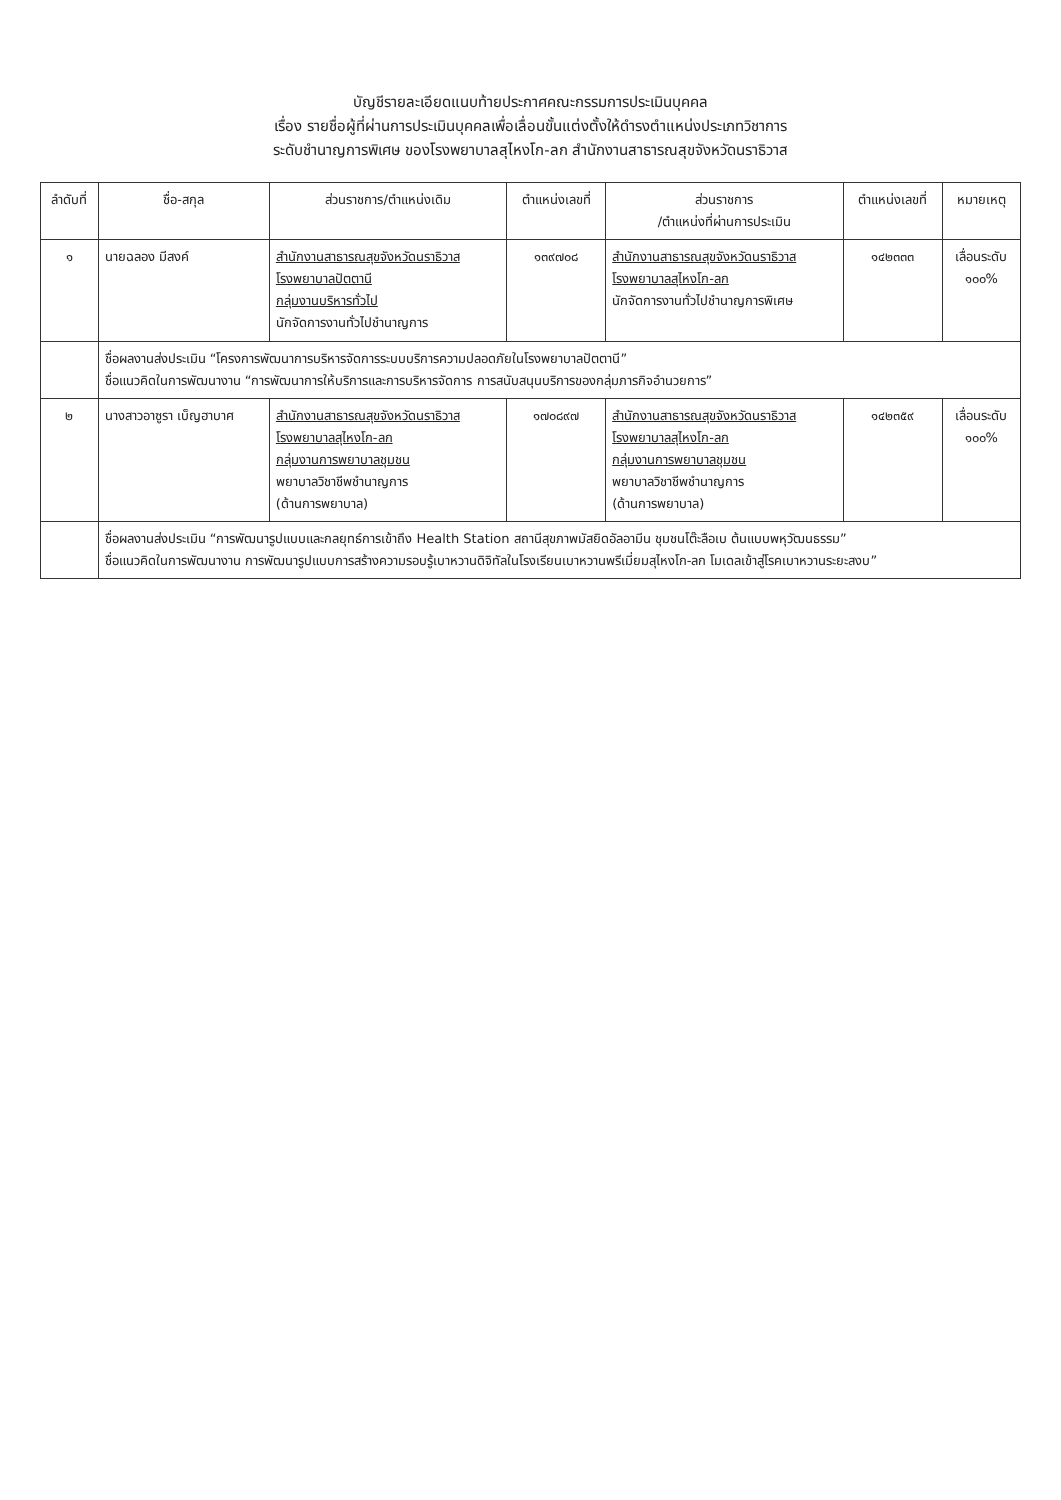บัญชีรายละเอียดแนบท้ายประกาศคณะกรรมการประเมินบุคคล
เรื่อง รายชื่อผู้ที่ผ่านการประเมินบุคคลเพื่อเลื่อนขั้นแต่งตั้งให้ดำรงตำแหน่งประเภทวิชาการ
ระดับชำนาญการพิเศษ ของโรงพยาบาลสุไหงโก-ลก สำนักงานสาธารณสุขจังหวัดนราธิวาส
| ลำดับที่ | ชื่อ-สกุล | ส่วนราชการ/ตำแหน่งเดิม | ตำแหน่งเลขที่ | ส่วนราชการ /ตำแหน่งที่ผ่านการประเมิน | ตำแหน่งเลขที่ | หมายเหตุ |
| --- | --- | --- | --- | --- | --- | --- |
| ๑ | นายฉลอง มีสงค์ | สำนักงานสาธารณสุขจังหวัดนราธิวาส โรงพยาบาลปัตตานี กลุ่มงานบริหารทั่วไป นักจัดการงานทั่วไปชำนาญการ | ๑๓๙๗๐๘ | สำนักงานสาธารณสุขจังหวัดนราธิวาส โรงพยาบาลสุไหงโก-ลก นักจัดการงานทั่วไปชำนาญการพิเศษ | ๑๔๒๓๓๓ | เลื่อนระดับ ๑๐๐% |
| | ชื่อผลงานส่งประเมิน “โครงการพัฒนาการบริหารจัดการระบบบริการความปลอดภัยในโรงพยาบาลปัตตานี” ชื่อแนวคิดในการพัฒนางาน “การพัฒนาการให้บริการและการบริหารจัดการ การสนับสนุนบริการของกลุ่มภารกิจอำนวยการ” | | | | | |
| ๒ | นางสาวอาซูรา เบ็ญฮาบาศ | สำนักงานสาธารณสุขจังหวัดนราธิวาส โรงพยาบาลสุไหงโก-ลก กลุ่มงานการพยาบาลชุมชน พยาบาลวิชาชีพชำนาญการ (ด้านการพยาบาล) | ๑๗๐๘๙๗ | สำนักงานสาธารณสุขจังหวัดนราธิวาส โรงพยาบาลสุไหงโก-ลก กลุ่มงานการพยาบาลชุมชน พยาบาลวิชาชีพชำนาญการ (ด้านการพยาบาล) | ๑๔๒๓๕๙ | เลื่อนระดับ ๑๐๐% |
| | ชื่อผลงานส่งประเมิน “การพัฒนารูปแบบและกลยุทธ์การเข้าถึง Health Station สถานีสุขภาพมัสยิดอัลอามีน ชุมชนโต๊ะลือเบ ต้นแบบพหุวัฒนธรรม” ชื่อแนวคิดในการพัฒนางาน การพัฒนารูปแบบการสร้างความรอบรู้เบาหวานดิจิทัลในโรงเรียนเบาหวานพรีเมี่ยมสุไหงโก-ลก โมเดลเข้าสู่โรคเบาหวานระยะสงบ” | | | | | |